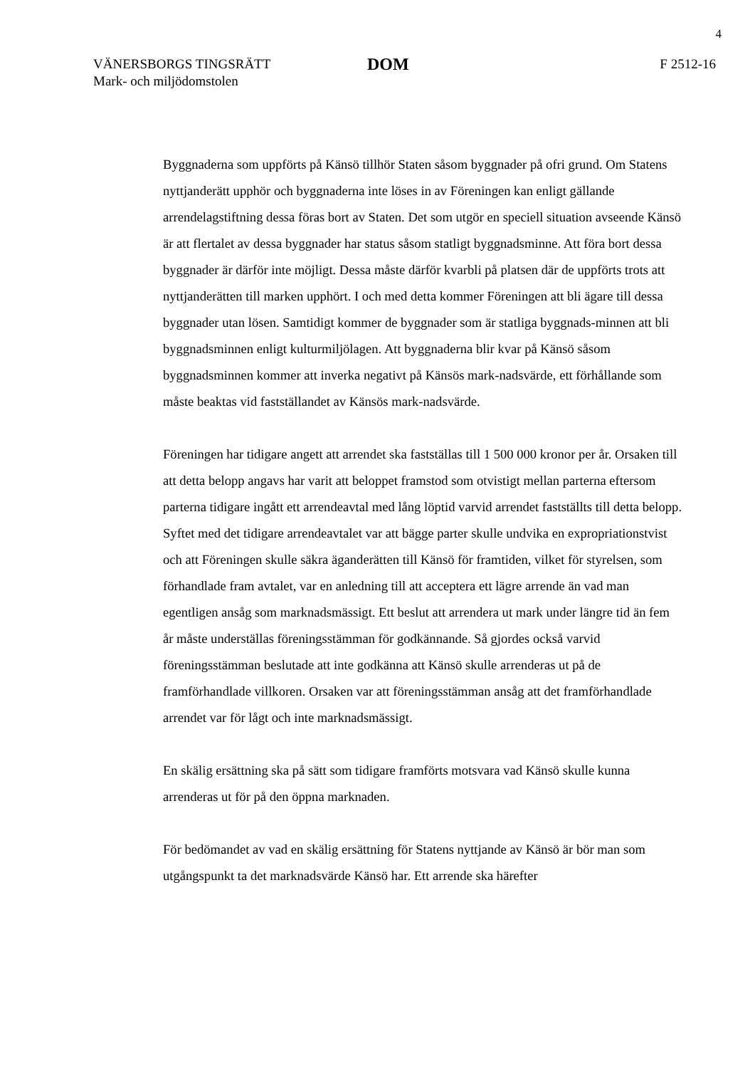4
VÄNERSBORGS TINGSRÄTT
Mark- och miljödomstolen
DOM
F 2512-16
Byggnaderna som uppförts på Känsö tillhör Staten såsom byggnader på ofri grund. Om Statens nyttjanderätt upphör och byggnaderna inte löses in av Föreningen kan enligt gällande arrendelagstiftning dessa föras bort av Staten. Det som utgör en speciell situation avseende Känsö är att flertalet av dessa byggnader har status såsom statligt byggnadsminne. Att föra bort dessa byggnader är därför inte möjligt. Dessa måste därför kvarbli på platsen där de uppförts trots att nyttjanderätten till marken upphört. I och med detta kommer Föreningen att bli ägare till dessa byggnader utan lösen. Samtidigt kommer de byggnader som är statliga byggnads-minnen att bli byggnadsminnen enligt kulturmiljölagen. Att byggnaderna blir kvar på Känsö såsom byggnadsminnen kommer att inverka negativt på Känsös mark-nadsvärde, ett förhållande som måste beaktas vid fastställandet av Känsös mark-nadsvärde.
Föreningen har tidigare angett att arrendet ska fastställas till 1 500 000 kronor per år. Orsaken till att detta belopp angavs har varit att beloppet framstod som otvistigt mellan parterna eftersom parterna tidigare ingått ett arrendeavtal med lång löptid varvid arrendet fastställts till detta belopp. Syftet med det tidigare arrendeavtalet var att bägge parter skulle undvika en expropriationstvist och att Föreningen skulle säkra äganderätten till Känsö för framtiden, vilket för styrelsen, som förhandlade fram avtalet, var en anledning till att acceptera ett lägre arrende än vad man egentligen ansåg som marknadsmässigt. Ett beslut att arrendera ut mark under längre tid än fem år måste underställas föreningsstämman för godkännande. Så gjordes också varvid föreningsstämman beslutade att inte godkänna att Känsö skulle arrenderas ut på de framförhandlade villkoren. Orsaken var att föreningsstämman ansåg att det framförhandlade arrendet var för lågt och inte marknadsmässigt.
En skälig ersättning ska på sätt som tidigare framförts motsvara vad Känsö skulle kunna arrenderas ut för på den öppna marknaden.
För bedömandet av vad en skälig ersättning för Statens nyttjande av Känsö är bör man som utgångspunkt ta det marknadsvärde Känsö har. Ett arrende ska härefter